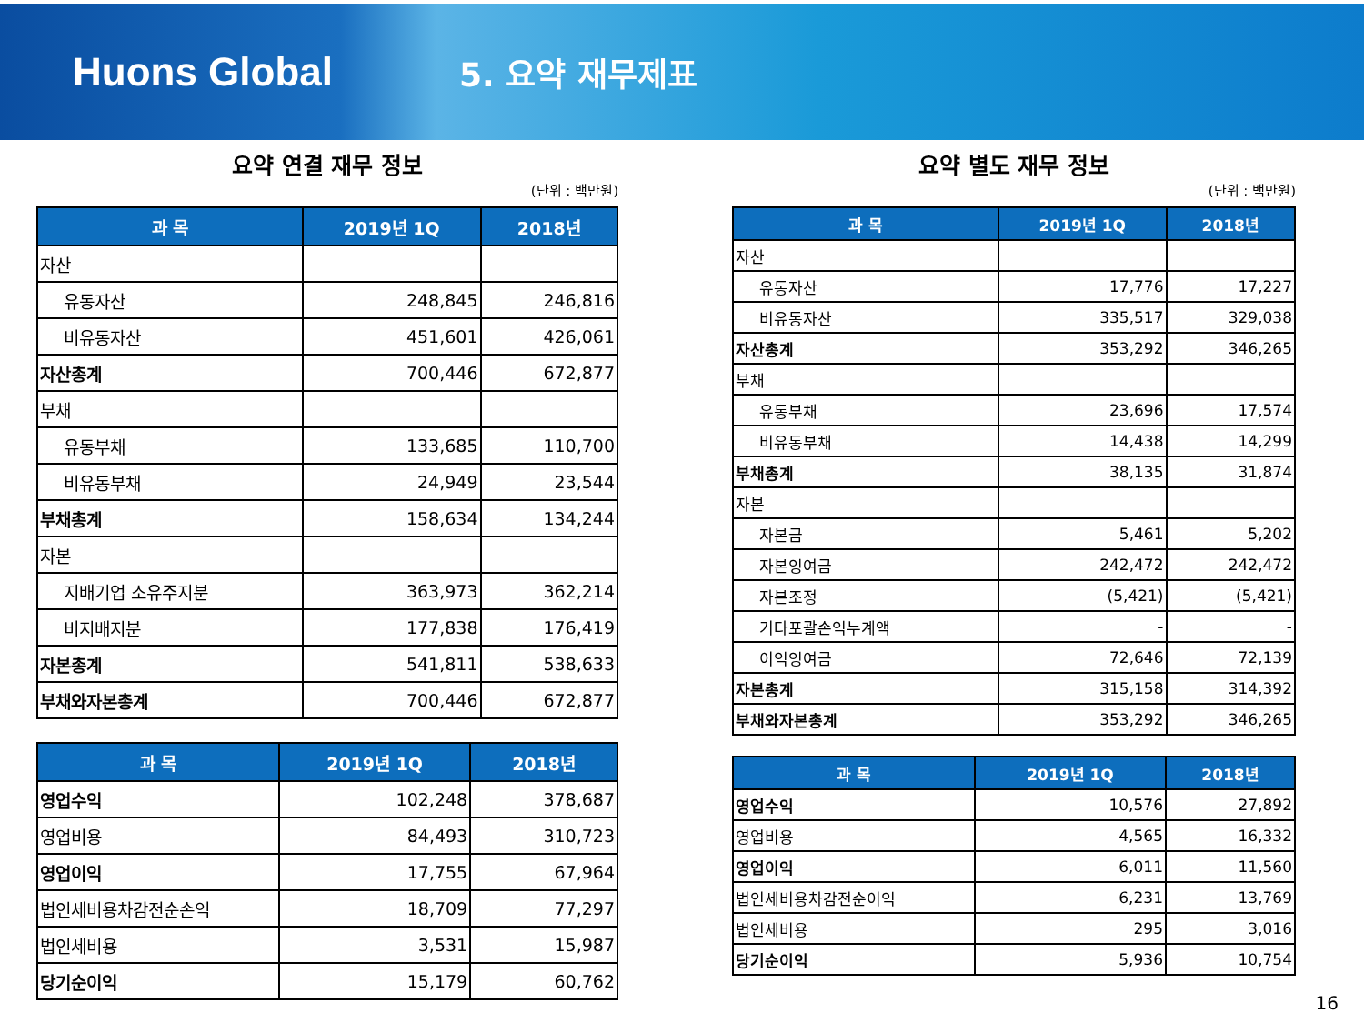Huons Global
5. 요약 재무제표
요약 연결 재무 정보
(단위 : 백만원)
| 과 목 | 2019년 1Q | 2018년 |
| --- | --- | --- |
| 자산 | | |
| 유동자산 | 248,845 | 246,816 |
| 비유동자산 | 451,601 | 426,061 |
| 자산총계 | 700,446 | 672,877 |
| 부채 | | |
| 유동부채 | 133,685 | 110,700 |
| 비유동부채 | 24,949 | 23,544 |
| 부채총계 | 158,634 | 134,244 |
| 자본 | | |
| 지배기업 소유주지분 | 363,973 | 362,214 |
| 비지배지분 | 177,838 | 176,419 |
| 자본총계 | 541,811 | 538,633 |
| 부채와자본총계 | 700,446 | 672,877 |
| 과 목 | 2019년 1Q | 2018년 |
| --- | --- | --- |
| 영업수익 | 102,248 | 378,687 |
| 영업비용 | 84,493 | 310,723 |
| 영업이익 | 17,755 | 67,964 |
| 법인세비용차감전순손익 | 18,709 | 77,297 |
| 법인세비용 | 3,531 | 15,987 |
| 당기순이익 | 15,179 | 60,762 |
요약 별도 재무 정보
(단위 : 백만원)
| 과 목 | 2019년 1Q | 2018년 |
| --- | --- | --- |
| 자산 | | |
| 유동자산 | 17,776 | 17,227 |
| 비유동자산 | 335,517 | 329,038 |
| 자산총계 | 353,292 | 346,265 |
| 부채 | | |
| 유동부채 | 23,696 | 17,574 |
| 비유동부채 | 14,438 | 14,299 |
| 부채총계 | 38,135 | 31,874 |
| 자본 | | |
| 자본금 | 5,461 | 5,202 |
| 자본잉여금 | 242,472 | 242,472 |
| 자본조정 | (5,421) | (5,421) |
| 기타포괄손익누계액 | - | - |
| 이익잉여금 | 72,646 | 72,139 |
| 자본총계 | 315,158 | 314,392 |
| 부채와자본총계 | 353,292 | 346,265 |
| 과 목 | 2019년 1Q | 2018년 |
| --- | --- | --- |
| 영업수익 | 10,576 | 27,892 |
| 영업비용 | 4,565 | 16,332 |
| 영업이익 | 6,011 | 11,560 |
| 법인세비용차감전순이익 | 6,231 | 13,769 |
| 법인세비용 | 295 | 3,016 |
| 당기순이익 | 5,936 | 10,754 |
16